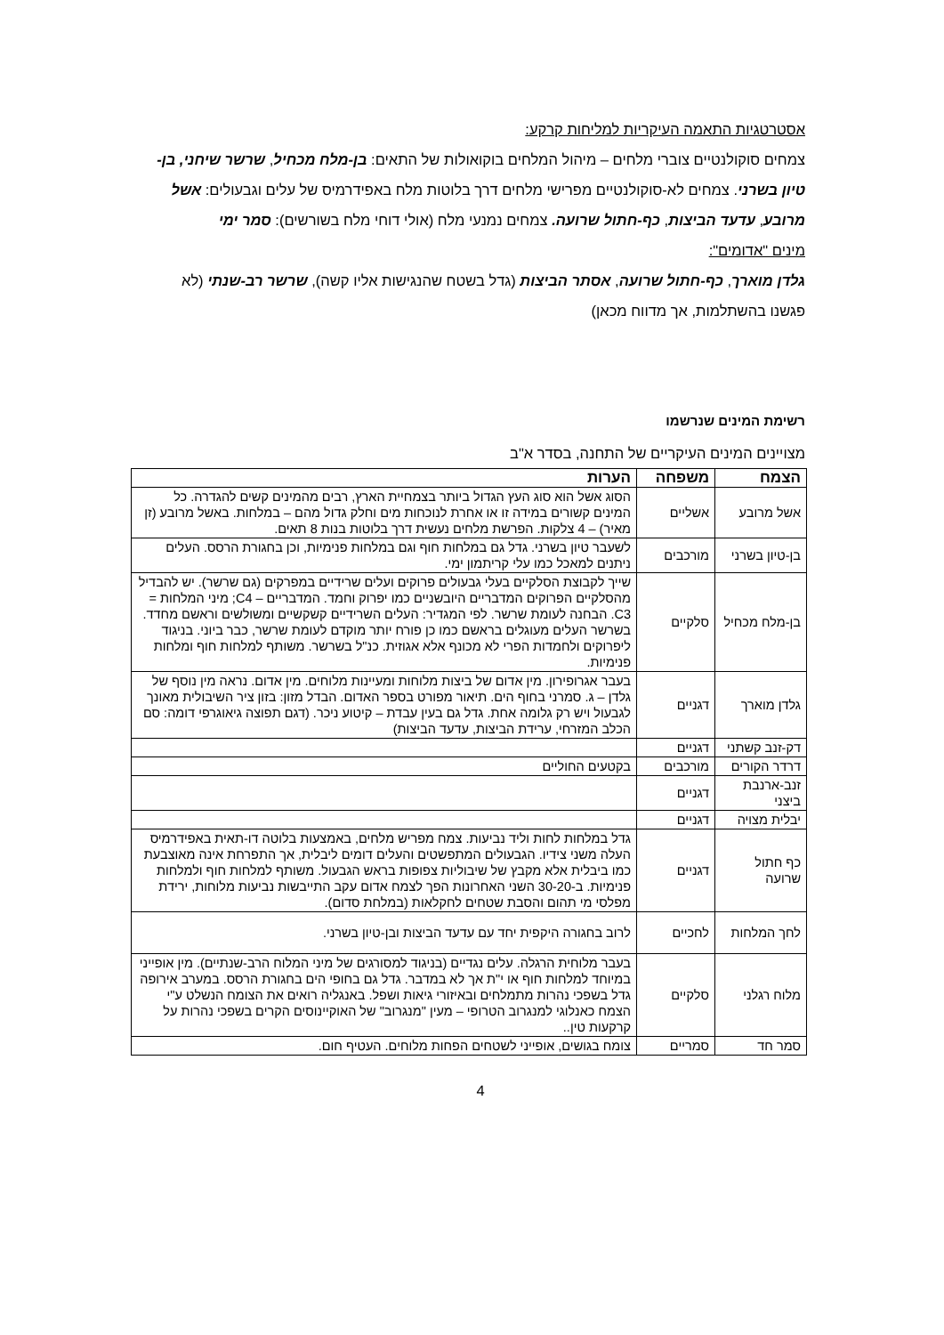אסטרטגיות התאמה העיקריות למליחות קרקע:
צמחים סוקולנטיים צוברי מלחים – מיהול המלחים בוקואולות של התאים: בן-מלח מכחיל, שרשר שיחני, בן-טיון בשרני. צמחים לא-סוקולנטיים מפרישי מלחים דרך בלוטות מלח באפידרמיס של עלים וגבעולים: אשל מרובע, עדעד הביצות, כף-חתול שרועה. צמחים נמנעי מלח (אולי דוחי מלח בשורשים): סמר ימי
מינים "אדומים":
גלדן מוארך, כף-חתול שרועה, אסתר הביצות (גדל בשטח שהנגישות אליו קשה), שרשר רב-שנתי (לא פגשנו בהשתלמות, אך מדווח מכאן)
רשימת המינים שנרשמו
מצויינים המינים העיקריים של התחנה, בסדר א"ב
| הצמח | משפחה | הערות |
| --- | --- | --- |
| אשל מרובע | אשליים | הסוג אשל הוא סוג העץ הגדול ביותר בצמחיית הארץ, רבים מהמינים קשים להגדרה. כל המינים קשורים במידה זו או אחרת לנוכחות מים וחלק גדול מהם – במלחות. באשל מרובע (זן מאיר) – 4 צלקות. הפרשת מלחים נעשית דרך בלוטות בנות 8 תאים. |
| בן-טיון בשרני | מורכבים | לשעבר טיון בשרני. גדל גם במלחות חוף וגם במלחות פנימיות, וכן בחגורת הרסס. העלים ניתנים למאכל כמו עלי קריתמון ימי. |
| בן-מלח מכחיל | סלקיים | שייך לקבוצת הסלקיים בעלי גבעולים פרוקים ועלים שרידיים במפרקים (גם שרשר). יש להבדיל מהסלקיים הפרוקים המדבריים היובשניים כמו יפרוק וחמד. המדבריים – C4; מיני המלחות = C3. הבחנה לעומת שרשר. לפי המגדיר: העלים השרידיים קשקשיים ומשולשים וראשם מחדד. בשרשר העלים מעוגלים בראשם כמו כן פורח יותר מוקדם לעומת שרשר, כבר ביוני. בניגוד ליפרוקים ולחמדות הפרי לא מכונף אלא אגוזית. כנ"ל בשרשר. משותף למלחות חוף ומלחות פנימיות. |
| גלדן מוארך | דגניים | בעבר אגרופירון. מין אדום של ביצות מלוחות ומעיינות מלוחים. מין אדום. נראה מין נוסף של גלדן – ג. סמרני בחוף הים. תיאור מפורט בספר האדום. הבדל מזון: בזון ציר השיבולית מאונך לגבעול ויש רק גלומה אחת. גדל גם בעין עבדת – קיטוע ניכר. (דגם תפוצה גיאוגרפי דומה: סם הכלב המזרחי, ערידת הביצות, עדעד הביצות) |
| דק-זנב קשתני | דגניים | |
| דרדר הקורים | מורכבים | בקטעים החוליים |
| זנב-ארנבת ביצני | דגניים | |
| יבלית מצויה | דגניים | |
| כף חתול שרועה | דגניים | גדל במלחות לחות וליד נביעות. צמח מפריש מלחים, באמצעות בלוטה דו-תאית באפידרמיס העלה משני צידיו. הגבעולים המתפשטים והעלים דומים ליבלית, אך התפרחת אינה מאוצבעת כמו ביבלית אלא מקבץ של שיבוליות צפופות בראש הגבעול. משותף למלחות חוף ולמלחות פנימיות. ב-30-20 השני האחרונות הפך לצמח אדום עקב התייבשות נביעות מלוחות, ירידת מפלסי מי תהום והסבת שטחים לחקלאות (במלחת סדום). |
| לחך המלחות | לחכיים | לרוב בחגורה היקפית יחד עם עדעד הביצות ובן-טיון בשרני. |
| מלוח רגלני | סלקיים | בעבר מלוחית הרגלה. עלים נגדיים (בניגוד למסורגים של מיני המלוח הרב-שנתיים). מין אופייני במיוחד למלחות חוף או י"ת אך לא במדבר. גדל גם בחופי הים בחגורת הרסס. במערב אירופה גדל בשפכי נהרות מתמלחים ובאיזורי גיאות ושפל. באנגליה רואים את הצומח הנשלט ע"י הצמח כאנלוגי למנגרוב הטרופי – מעין "מנגרוב" של האוקיינוסים הקרים בשפכי נהרות על קרקעות טין.. |
| סמר חד | סמריים | צומח בגושים, אופייני לשטחים הפחות מלוחים. העטיף חום. |
4